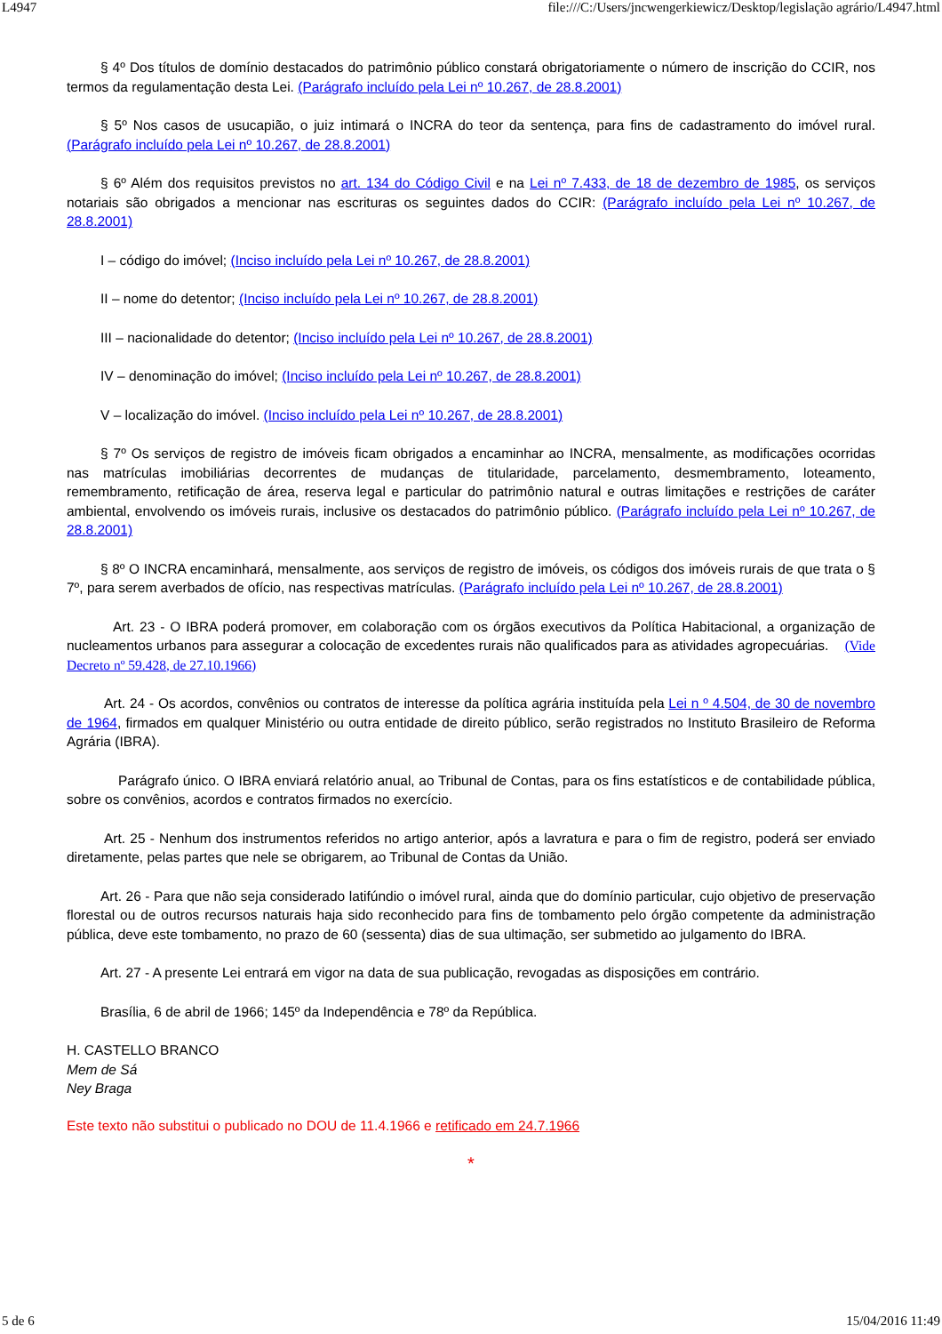L4947 file:///C:/Users/jncwengerkiewicz/Desktop/legislação agrário/L4947.html
§ 4º Dos títulos de domínio destacados do patrimônio público constará obrigatoriamente o número de inscrição do CCIR, nos termos da regulamentação desta Lei. (Parágrafo incluído pela Lei nº 10.267, de 28.8.2001)
§ 5º Nos casos de usucapião, o juiz intimará o INCRA do teor da sentença, para fins de cadastramento do imóvel rural. (Parágrafo incluído pela Lei nº 10.267, de 28.8.2001)
§ 6º Além dos requisitos previstos no art. 134 do Código Civil e na Lei nº 7.433, de 18 de dezembro de 1985, os serviços notariais são obrigados a mencionar nas escrituras os seguintes dados do CCIR: (Parágrafo incluído pela Lei nº 10.267, de 28.8.2001)
I – código do imóvel; (Inciso incluído pela Lei nº 10.267, de 28.8.2001)
II – nome do detentor; (Inciso incluído pela Lei nº 10.267, de 28.8.2001)
III – nacionalidade do detentor; (Inciso incluído pela Lei nº 10.267, de 28.8.2001)
IV – denominação do imóvel; (Inciso incluído pela Lei nº 10.267, de 28.8.2001)
V – localização do imóvel. (Inciso incluído pela Lei nº 10.267, de 28.8.2001)
§ 7º Os serviços de registro de imóveis ficam obrigados a encaminhar ao INCRA, mensalmente, as modificações ocorridas nas matrículas imobiliárias decorrentes de mudanças de titularidade, parcelamento, desmembramento, loteamento, remembramento, retificação de área, reserva legal e particular do patrimônio natural e outras limitações e restrições de caráter ambiental, envolvendo os imóveis rurais, inclusive os destacados do patrimônio público. (Parágrafo incluído pela Lei nº 10.267, de 28.8.2001)
§ 8º O INCRA encaminhará, mensalmente, aos serviços de registro de imóveis, os códigos dos imóveis rurais de que trata o § 7º, para serem averbados de ofício, nas respectivas matrículas. (Parágrafo incluído pela Lei nº 10.267, de 28.8.2001)
Art. 23 - O IBRA poderá promover, em colaboração com os órgãos executivos da Política Habitacional, a organização de nucleamentos urbanos para assegurar a colocação de excedentes rurais não qualificados para as atividades agropecuárias. (Vide Decreto nº 59.428, de 27.10.1966)
Art. 24 - Os acordos, convênios ou contratos de interesse da política agrária instituída pela Lei n º 4.504, de 30 de novembro de 1964, firmados em qualquer Ministério ou outra entidade de direito público, serão registrados no Instituto Brasileiro de Reforma Agrária (IBRA).
Parágrafo único. O IBRA enviará relatório anual, ao Tribunal de Contas, para os fins estatísticos e de contabilidade pública, sobre os convênios, acordos e contratos firmados no exercício.
Art. 25 - Nenhum dos instrumentos referidos no artigo anterior, após a lavratura e para o fim de registro, poderá ser enviado diretamente, pelas partes que nele se obrigarem, ao Tribunal de Contas da União.
Art. 26 - Para que não seja considerado latifúndio o imóvel rural, ainda que do domínio particular, cujo objetivo de preservação florestal ou de outros recursos naturais haja sido reconhecido para fins de tombamento pelo órgão competente da administração pública, deve este tombamento, no prazo de 60 (sessenta) dias de sua ultimação, ser submetido ao julgamento do IBRA.
Art. 27 - A presente Lei entrará em vigor na data de sua publicação, revogadas as disposições em contrário.
Brasília, 6 de abril de 1966; 145º da Independência e 78º da República.
H. CASTELLO BRANCO
Mem de Sá
Ney Braga
Este texto não substitui o publicado no DOU de 11.4.1966 e retificado em 24.7.1966
*
5 de 6 15/04/2016 11:49